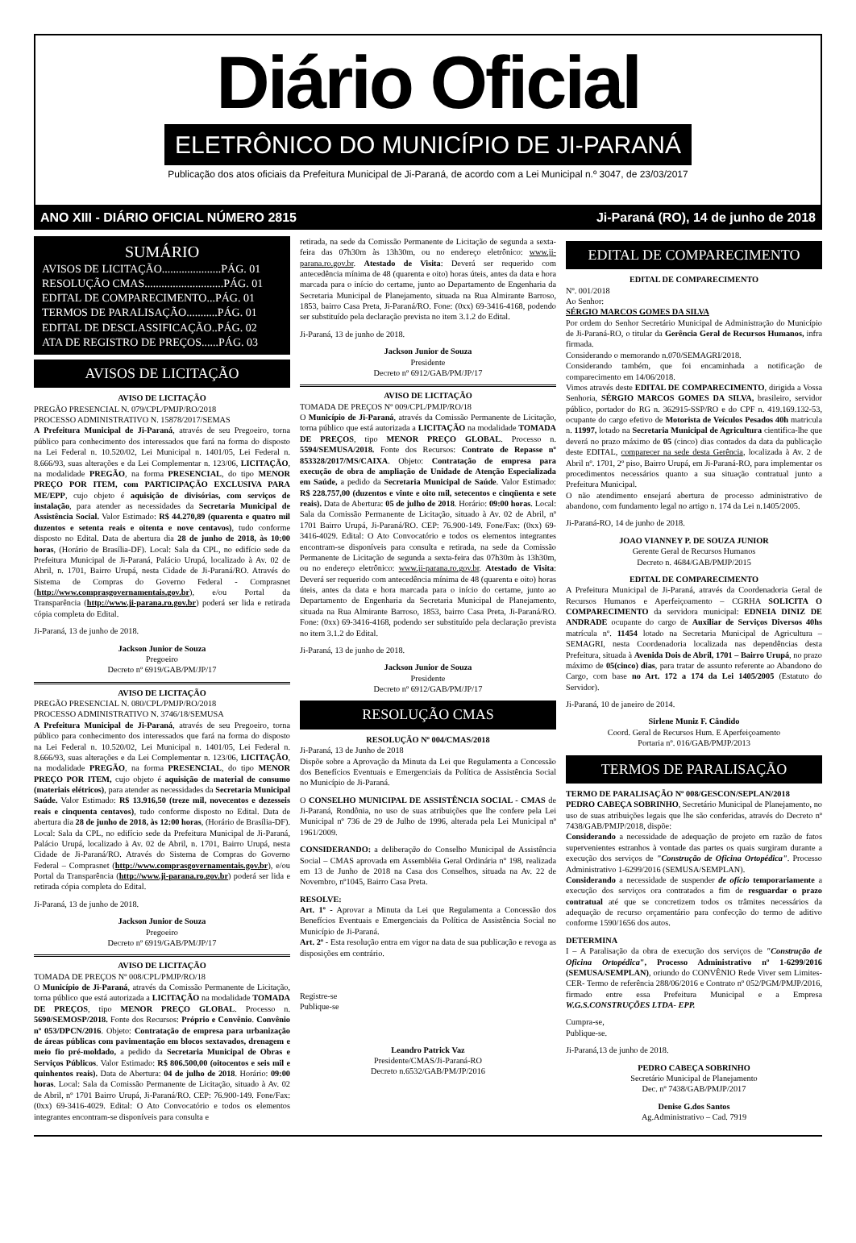Diário Oficial
ELETRÔNICO DO MUNICÍPIO DE JI-PARANÁ
Publicação dos atos oficiais da Prefeitura Municipal de Ji-Paraná, de acordo com a Lei Municipal n.º 3047, de 23/03/2017
ANO XIII - DIÁRIO OFICIAL NÚMERO 2815 Ji-Paraná (RO), 14 de junho de 2018
SUMÁRIO
AVISOS DE LICITAÇÃO.....................PÁG. 01
RESOLUÇÃO CMAS............................PÁG. 01
EDITAL DE COMPARECIMENTO...PÁG. 01
TERMOS DE PARALISAÇÃO...........PÁG. 01
EDITAL DE DESCLASSIFICAÇÃO..PÁG. 02
ATA DE REGISTRO DE PREÇOS......PÁG. 03
AVISOS DE LICITAÇÃO
AVISO DE LICITAÇÃO
PREGÃO PRESENCIAL N. 079/CPL/PMJP/RO/2018
PROCESSO ADMINISTRATIVO N. 15878/2017/SEMAS
A Prefeitura Municipal de Ji-Paraná, através de seu Pregoeiro, torna público para conhecimento dos interessados que fará na forma do disposto na Lei Federal n. 10.520/02, Lei Municipal n. 1401/05, Lei Federal n. 8.666/93, suas alterações e da Lei Complementar n. 123/06, LICITAÇÃO, na modalidade PREGÃO, na forma PRESENCIAL, do tipo MENOR PREÇO POR ITEM, com PARTICIPAÇÃO EXCLUSIVA PARA ME/EPP, cujo objeto é aquisição de divisórias, com serviços de instalação, para atender as necessidades da Secretaria Municipal de Assistência Social. Valor Estimado: R$ 44.270,89 (quarenta e quatro mil duzentos e setenta reais e oitenta e nove centavos), tudo conforme disposto no Edital. Data de abertura dia 28 de junho de 2018, às 10:00 horas, (Horário de Brasília-DF). Local: Sala da CPL, no edifício sede da Prefeitura Municipal de Ji-Paraná, Palácio Urupá, localizado à Av. 02 de Abril, n. 1701, Bairro Urupá, nesta Cidade de Ji-Paraná/RO. Através do Sistema de Compras do Governo Federal - Comprasnet (http://www.comprasgovernamentais.gov.br), e/ou Portal da Transparência (http://www.ji-parana.ro.gov.br) poderá ser lida e retirada cópia completa do Edital.
Ji-Paraná, 13 de junho de 2018.
Jackson Junior de Souza
Pregoeiro
Decreto nº 6919/GAB/PM/JP/17
AVISO DE LICITAÇÃO
PREGÃO PRESENCIAL N. 080/CPL/PMJP/RO/2018
PROCESSO ADMINISTRATIVO N. 3746/18/SEMUSA
A Prefeitura Municipal de Ji-Paraná, através de seu Pregoeiro, torna público para conhecimento dos interessados que fará na forma do disposto na Lei Federal n. 10.520/02, Lei Municipal n. 1401/05, Lei Federal n. 8.666/93, suas alterações e da Lei Complementar n. 123/06, LICITAÇÃO, na modalidade PREGÃO, na forma PRESENCIAL, do tipo MENOR PREÇO POR ITEM, cujo objeto é aquisição de material de consumo (materiais elétricos), para atender as necessidades da Secretaria Municipal Saúde. Valor Estimado: R$ 13.916,50 (treze mil, novecentos e dezesseis reais e cinquenta centavos), tudo conforme disposto no Edital. Data de abertura dia 28 de junho de 2018, às 12:00 horas, (Horário de Brasília-DF). Local: Sala da CPL, no edifício sede da Prefeitura Municipal de Ji-Paraná, Palácio Urupá, localizado à Av. 02 de Abril, n. 1701, Bairro Urupá, nesta Cidade de Ji-Paraná/RO. Através do Sistema de Compras do Governo Federal – Comprasnet (http://www.comprasgovernamentais.gov.br), e/ou Portal da Transparência (http://www.ji-parana.ro.gov.br) poderá ser lida e retirada cópia completa do Edital.
Ji-Paraná, 13 de junho de 2018.
Jackson Junior de Souza
Pregoeiro
Decreto nº 6919/GAB/PM/JP/17
AVISO DE LICITAÇÃO
TOMADA DE PREÇOS Nº 008/CPL/PMJP/RO/18
O Município de Ji-Paraná, através da Comissão Permanente de Licitação, torna público que está autorizada a LICITAÇÃO na modalidade TOMADA DE PREÇOS, tipo MENOR PREÇO GLOBAL. Processo n. 5690/SEMOSP/2018. Fonte dos Recursos: Próprio e Convênio. Convênio nº 053/DPCN/2016. Objeto: Contratação de empresa para urbanização de áreas públicas com pavimentação em blocos sextavados, drenagem e meio fio pré-moldado, a pedido da Secretaria Municipal de Obras e Serviços Públicos. Valor Estimado: R$ 806.500,00 (oitocentos e seis mil e quinhentos reais). Data de Abertura: 04 de julho de 2018. Horário: 09:00 horas. Local: Sala da Comissão Permanente de Licitação, situado à Av. 02 de Abril, nº 1701 Bairro Urupá, Ji-Paraná/RO. CEP: 76.900-149. Fone/Fax: (0xx) 69-3416-4029. Edital: O Ato Convocatório e todos os elementos integrantes encontram-se disponíveis para consulta e
retirada, na sede da Comissão Permanente de Licitação de segunda a sexta-feira das 07h30m às 13h30m, ou no endereço eletrônico: www.ji-parana.ro.gov.br. Atestado de Visita: Deverá ser requerido com antecedência mínima de 48 (quarenta e oito) horas úteis, antes da data e hora marcada para o início do certame, junto ao Departamento de Engenharia da Secretaria Municipal de Planejamento, situada na Rua Almirante Barroso, 1853, bairro Casa Preta, Ji-Paraná/RO. Fone: (0xx) 69-3416-4168, podendo ser substituído pela declaração prevista no item 3.1.2 do Edital.
Ji-Paraná, 13 de junho de 2018.
Jackson Junior de Souza
Presidente
Decreto nº 6912/GAB/PM/JP/17
AVISO DE LICITAÇÃO
TOMADA DE PREÇOS Nº 009/CPL/PMJP/RO/18
O Município de Ji-Paraná, através da Comissão Permanente de Licitação, torna público que está autorizada a LICITAÇÃO na modalidade TOMADA DE PREÇOS, tipo MENOR PREÇO GLOBAL. Processo n. 5594/SEMUSA/2018. Fonte dos Recursos: Contrato de Repasse nº 853328/2017/MS/CAIXA. Objeto: Contratação de empresa para execução de obra de ampliação de Unidade de Atenção Especializada em Saúde, a pedido da Secretaria Municipal de Saúde. Valor Estimado: R$ 228.757,00 (duzentos e vinte e oito mil, setecentos e cinqüenta e sete reais). Data de Abertura: 05 de julho de 2018. Horário: 09:00 horas. Local: Sala da Comissão Permanente de Licitação, situado à Av. 02 de Abril, nº 1701 Bairro Urupá, Ji-Paraná/RO. CEP: 76.900-149. Fone/Fax: (0xx) 69-3416-4029. Edital: O Ato Convocatório e todos os elementos integrantes encontram-se disponíveis para consulta e retirada, na sede da Comissão Permanente de Licitação de segunda a sexta-feira das 07h30m às 13h30m, ou no endereço eletrônico: www.ji-parana.ro.gov.br. Atestado de Visita: Deverá ser requerido com antecedência mínima de 48 (quarenta e oito) horas úteis, antes da data e hora marcada para o início do certame, junto ao Departamento de Engenharia da Secretaria Municipal de Planejamento, situada na Rua Almirante Barroso, 1853, bairro Casa Preta, Ji-Paraná/RO. Fone: (0xx) 69-3416-4168, podendo ser substituído pela declaração prevista no item 3.1.2 do Edital.
Ji-Paraná, 13 de junho de 2018.
Jackson Junior de Souza
Presidente
Decreto nº 6912/GAB/PM/JP/17
RESOLUÇÃO CMAS
RESOLUÇÃO Nº 004/CMAS/2018
Ji-Paraná, 13 de Junho de 2018
Dispõe sobre a Aprovação da Minuta da Lei que Regulamenta a Concessão dos Benefícios Eventuais e Emergenciais da Política de Assistência Social no Município de Ji-Paraná.
O CONSELHO MUNICIPAL DE ASSISTÊNCIA SOCIAL - CMAS de Ji-Paraná, Rondônia, no uso de suas atribuições que lhe confere pela Lei Municipal nº 736 de 29 de Julho de 1996, alterada pela Lei Municipal nº 1961/2009.
CONSIDERANDO: a deliberação do Conselho Municipal de Assistência Social – CMAS aprovada em Assembléia Geral Ordinária nº 198, realizada em 13 de Junho de 2018 na Casa dos Conselhos, situada na Av. 22 de Novembro, nº1045, Bairro Casa Preta.
RESOLVE:
Art. 1º - Aprovar a Minuta da Lei que Regulamenta a Concessão dos Benefícios Eventuais e Emergenciais da Política de Assistência Social no Município de Ji-Paraná.
Art. 2º - Esta resolução entra em vigor na data de sua publicação e revoga as disposições em contrário.
Registre-se
Publique-se
Leandro Patrick Vaz
Presidente/CMAS/Ji-Paraná-RO
Decreto n.6532/GAB/PM/JP/2016
EDITAL DE COMPARECIMENTO
EDITAL DE COMPARECIMENTO
Nº. 001/2018
Ao Senhor:
SÉRGIO MARCOS GOMES DA SILVA
Por ordem do Senhor Secretário Municipal de Administração do Município de Ji-Paraná-RO, o titular da Gerência Geral de Recursos Humanos, infra firmada.
Considerando o memorando n.070/SEMAGRI/2018.
Considerando também, que foi encaminhada a notificação de comparecimento em 14/06/2018.
Vimos através deste EDITAL DE COMPARECIMENTO, dirigida a Vossa Senhoria, SÉRGIO MARCOS GOMES DA SILVA, brasileiro, servidor público, portador do RG n. 362915-SSP/RO e do CPF n. 419.169.132-53, ocupante do cargo efetivo de Motorista de Veículos Pesados 40h matricula n. 11997, lotado na Secretaria Municipal de Agricultura cientifica-lhe que deverá no prazo máximo de 05 (cinco) dias contados da data da publicação deste EDITAL, comparecer na sede desta Gerência, localizada à Av. 2 de Abril nº. 1701, 2º piso, Bairro Urupá, em Ji-Paraná-RO, para implementar os procedimentos necessários quanto a sua situação contratual junto a Prefeitura Municipal.
O não atendimento ensejará abertura de processo administrativo de abandono, com fundamento legal no artigo n. 174 da Lei n.1405/2005.
Ji-Paraná-RO, 14 de junho de 2018.
JOAO VIANNEY P. DE SOUZA JUNIOR
Gerente Geral de Recursos Humanos
Decreto n. 4684/GAB/PMJP/2015
EDITAL DE COMPARECIMENTO
A Prefeitura Municipal de Ji-Paraná, através da Coordenadoria Geral de Recursos Humanos e Aperfeiçoamento – CGRHA SOLICITA O COMPARECIMENTO da servidora municipal: EDNEIA DINIZ DE ANDRADE ocupante do cargo de Auxiliar de Serviços Diversos 40hs matrícula nº. 11454 lotado na Secretaria Municipal de Agricultura – SEMAGRI, nesta Coordenadoria localizada nas dependências desta Prefeitura, situada à Avenida Dois de Abril, 1701 – Bairro Urupá, no prazo máximo de 05(cinco) dias, para tratar de assunto referente ao Abandono do Cargo, com base no Art. 172 a 174 da Lei 1405/2005 (Estatuto do Servidor).
Ji-Paraná, 10 de janeiro de 2014.
Sirlene Muniz F. Cândido
Coord. Geral de Recursos Hum. E Aperfeiçoamento
Portaria nº. 016/GAB/PMJP/2013
TERMOS DE PARALISAÇÃO
TERMO DE PARALISAÇÃO Nº 008/GESCON/SEPLAN/2018
PEDRO CABEÇA SOBRINHO, Secretário Municipal de Planejamento, no uso de suas atribuições legais que lhe são conferidas, através do Decreto nº 7438/GAB/PMJP/2018, dispõe:
Considerando a necessidade de adequação de projeto em razão de fatos supervenientes estranhos à vontade das partes os quais surgiram durante a execução dos serviços de "Construção de Oficina Ortopédica". Processo Administrativo 1-6299/2016 (SEMUSA/SEMPLAN).
Considerando a necessidade de suspender de ofício temporariamente a execução dos serviços ora contratados a fim de resguardar o prazo contratual até que se concretizem todos os trâmites necessários da adequação de recurso orçamentário para confecção do termo de aditivo conforme 1590/1656 dos autos.
DETERMINA
I – A Paralisação da obra de execução dos serviços de "Construção de Oficina Ortopédica", Processo Administrativo nº 1-6299/2016 (SEMUSA/SEMPLAN), oriundo do CONVÊNIO Rede Viver sem Limites- CER- Termo de referência 288/06/2016 e Contrato nº 052/PGM/PMJP/2016, firmado entre essa Prefeitura Municipal e a Empresa W.G.S.CONSTRUÇÕES LTDA- EPP.
Cumpra-se,
Publique-se.
Ji-Paraná,13 de junho de 2018.
PEDRO CABEÇA SOBRINHO
Secretário Municipal de Planejamento
Dec. nº 7438/GAB/PMJP/2017
Denise G.dos Santos
Ag.Administrativo – Cad. 7919